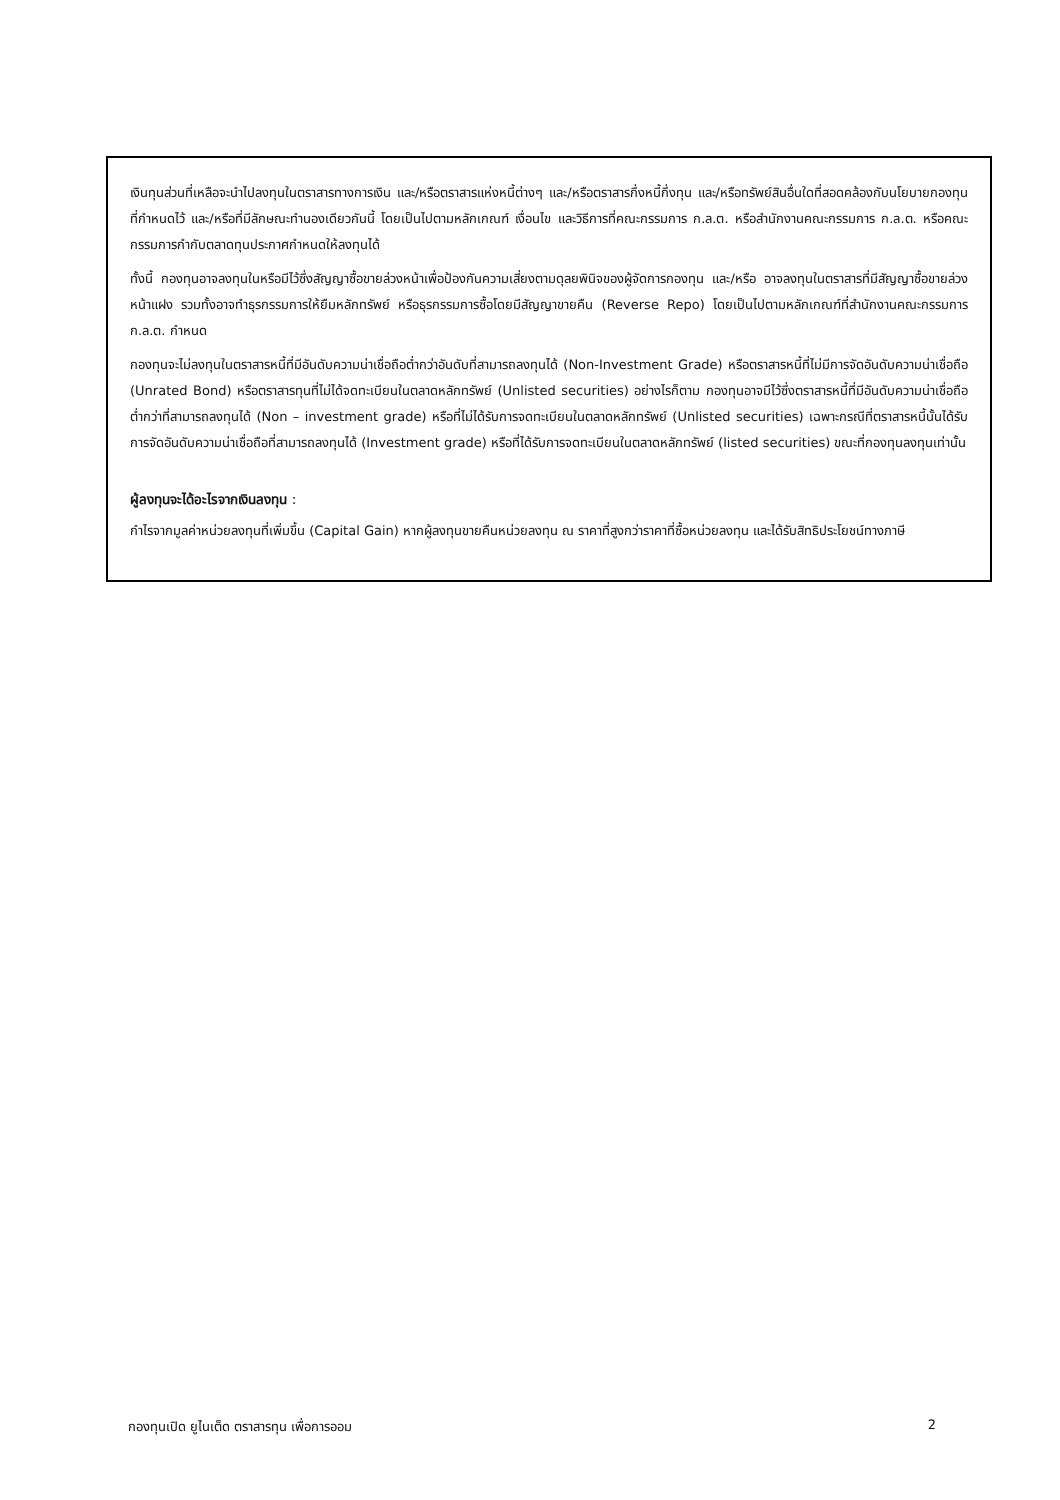เงินทุนส่วนที่เหลือจะนำไปลงทุนในตราสารทางการเงิน และ/หรือตราสารแห่งหนี้ต่างๆ และ/หรือตราสารกึ่งหนี้กึ่งทุน และ/หรือทรัพย์สินอื่นใดที่สอดคล้องกับนโยบายกองทุนที่กำหนดไว้ และ/หรือที่มีลักษณะทำนองเดียวกันนี้ โดยเป็นไปตามหลักเกณฑ์ เงื่อนไข และวิธีการที่คณะกรรมการ ก.ล.ต. หรือสำนักงานคณะกรรมการ ก.ล.ต. หรือคณะกรรมการกำกับตลาดทุนประกาศกำหนดให้ลงทุนได้
ทั้งนี้ กองทุนอาจลงทุนในหรือมีไว้ซึ่งสัญญาซื้อขายล่วงหน้าเพื่อป้องกันความเสี่ยงตามดุลยพินิจของผู้จัดการกองทุน และ/หรือ อาจลงทุนในตราสารที่มีสัญญาซื้อขายล่วงหน้าแฝง รวมทั้งอาจทำธุรกรรมการให้ยืมหลักทรัพย์ หรือธุรกรรมการซื้อโดยมีสัญญาขายคืน (Reverse Repo) โดยเป็นไปตามหลักเกณฑ์ที่สำนักงานคณะกรรมการ ก.ล.ต. กำหนด
กองทุนจะไม่ลงทุนในตราสารหนี้ที่มีอันดับความน่าเชื่อถือต่ำกว่าอันดับที่สามารถลงทุนได้ (Non-Investment Grade) หรือตราสารหนี้ที่ไม่มีการจัดอันดับความน่าเชื่อถือ (Unrated Bond) หรือตราสารทุนที่ไม่ได้จดทะเบียนในตลาดหลักทรัพย์ (Unlisted securities) อย่างไรก็ตาม กองทุนอาจมีไว้ซึ่งตราสารหนี้ที่มีอันดับความน่าเชื่อถือต่ำกว่าที่สามารถลงทุนได้ (Non – investment grade) หรือที่ไม่ได้รับการจดทะเบียนในตลาดหลักทรัพย์ (Unlisted securities) เฉพาะกรณีที่ตราสารหนี้นั้นได้รับการจัดอันดับความน่าเชื่อถือที่สามารถลงทุนได้ (Investment grade) หรือที่ได้รับการจดทะเบียนในตลาดหลักทรัพย์ (listed securities) ขณะที่กองทุนลงทุนเท่านั้น
ผู้ลงทุนจะได้อะไรจากเงินลงทุน :
กำไรจากมูลค่าหน่วยลงทุนที่เพิ่มขึ้น (Capital Gain) หากผู้ลงทุนขายคืนหน่วยลงทุน ณ ราคาที่สูงกว่าราคาที่ซื้อหน่วยลงทุน และได้รับสิทธิประโยชน์ทางภาษี
กองทุนเปิด ยูไนเต็ด ตราสารทุน เพื่อการออม 2